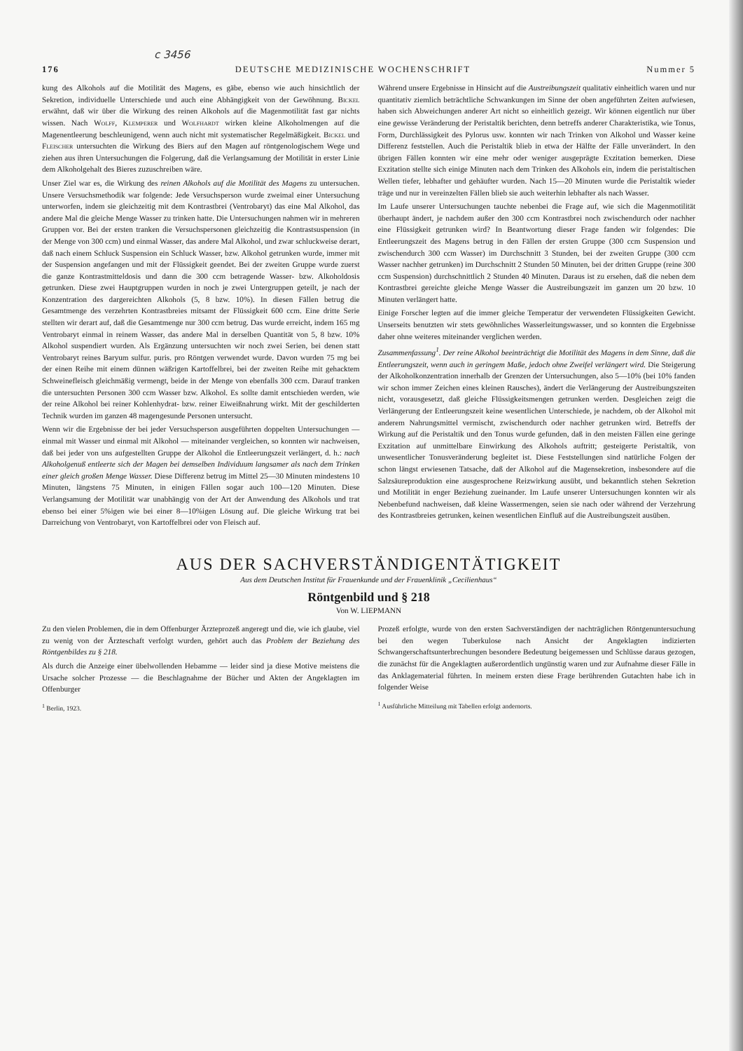c 3456
176 DEUTSCHE MEDIZINISCHE WOCHENSCHRIFT Nummer 5
kung des Alkohols auf die Motilität des Magens, es gäbe, ebenso wie auch hinsichtlich der Sekretion, individuelle Unterschiede und auch eine Abhängigkeit von der Gewöhnung. Bickel erwähnt, daß wir über die Wirkung des reinen Alkohols auf die Magenmotilität fast gar nichts wissen. Nach Wolff, Klemperer und Wolfhardt wirken kleine Alkoholmengen auf die Magenentleerung beschleunigend, wenn auch nicht mit systematischer Regelmäßigkeit. Bickel und Fleischer untersuchten die Wirkung des Biers auf den Magen auf röntgenologischem Wege und ziehen aus ihren Untersuchungen die Folgerung, daß die Verlangsamung der Motilität in erster Linie dem Alkoholgehalt des Bieres zuzuschreiben wäre.
Unser Ziel war es, die Wirkung des reinen Alkohols auf die Motilität des Magens zu untersuchen. Unsere Versuchsmethodik war folgende: Jede Versuchsperson wurde zweimal einer Untersuchung unterworfen, indem sie gleichzeitig mit dem Kontrastbrei (Ventrobaryt) das eine Mal Alkohol, das andere Mal die gleiche Menge Wasser zu trinken hatte. Die Untersuchungen nahmen wir in mehreren Gruppen vor. Bei der ersten tranken die Versuchspersonen gleichzeitig die Kontrastsuspension (in der Menge von 300 ccm) und einmal Wasser, das andere Mal Alkohol, und zwar schluckweise derart, daß nach einem Schluck Suspension ein Schluck Wasser, bzw. Alkohol getrunken wurde, immer mit der Suspension angefangen und mit der Flüssigkeit geendet. Bei der zweiten Gruppe wurde zuerst die ganze Kontrastmitteldosis und dann die 300 ccm betragende Wasser- bzw. Alkoholdosis getrunken. Diese zwei Hauptgruppen wurden in noch je zwei Untergruppen geteilt, je nach der Konzentration des dargereichten Alkohols (5, 8 bzw. 10%). In diesen Fällen betrug die Gesamtmenge des verzehrten Kontrastbreies mitsamt der Flüssigkeit 600 ccm. Eine dritte Serie stellten wir derart auf, daß die Gesamtmenge nur 300 ccm betrug. Das wurde erreicht, indem 165 mg Ventrobaryt einmal in reinem Wasser, das andere Mal in derselben Quantität von 5, 8 bzw. 10% Alkohol suspendiert wurden. Als Ergänzung untersuchten wir noch zwei Serien, bei denen statt Ventrobaryt reines Baryum sulfur. puris. pro Röntgen verwendet wurde. Davon wurden 75 mg bei der einen Reihe mit einem dünnen wäßrigen Kartoffelbrei, bei der zweiten Reihe mit gehacktem Schweinefleisch gleichmäßig vermengt, beide in der Menge von ebenfalls 300 ccm. Darauf tranken die untersuchten Personen 300 ccm Wasser bzw. Alkohol. Es sollte damit entschieden werden, wie der reine Alkohol bei reiner Kohlenhydrat- bzw. reiner Eiweißnahrung wirkt. Mit der geschilderten Technik wurden im ganzen 48 magengesunde Personen untersucht.
Wenn wir die Ergebnisse der bei jeder Versuchsperson ausgeführten doppelten Untersuchungen — einmal mit Wasser und einmal mit Alkohol — miteinander vergleichen, so konnten wir nachweisen, daß bei jeder von uns aufgestellten Gruppe der Alkohol die Entleerungszeit verlängert, d. h.: nach Alkoholgenuß entleerte sich der Magen bei demselben Individuum langsamer als nach dem Trinken einer gleich großen Menge Wasser. Diese Differenz betrug im Mittel 25—30 Minuten mindestens 10 Minuten, längstens 75 Minuten, in einigen Fällen sogar auch 100—120 Minuten. Diese Verlangsamung der Motilität war unabhängig von der Art der Anwendung des Alkohols und trat ebenso bei einer 5%igen wie bei einer 8—10%igen Lösung auf. Die gleiche Wirkung trat bei Darreichung von Ventrobaryt, von Kartoffelbrei oder von Fleisch auf.
Während unsere Ergebnisse in Hinsicht auf die Austreibungszeit qualitativ einheitlich waren und nur quantitativ ziemlich beträchtliche Schwankungen im Sinne der oben angeführten Zeiten aufwiesen, haben sich Abweichungen anderer Art nicht so einheitlich gezeigt. Wir können eigentlich nur über eine gewisse Veränderung der Peristaltik berichten, denn betreffs anderer Charakteristika, wie Tonus, Form, Durchlässigkeit des Pylorus usw. konnten wir nach Trinken von Alkohol und Wasser keine Differenz feststellen. Auch die Peristaltik blieb in etwa der Hälfte der Fälle unverändert. In den übrigen Fällen konnten wir eine mehr oder weniger ausgeprägte Exzitation bemerken. Diese Exzitation stellte sich einige Minuten nach dem Trinken des Alkohols ein, indem die peristaltischen Wellen tiefer, lebhafter und gehäufter wurden. Nach 15—20 Minuten wurde die Peristaltik wieder träge und nur in vereinzelten Fällen blieb sie auch weiterhin lebhafter als nach Wasser.
Im Laufe unserer Untersuchungen tauchte nebenbei die Frage auf, wie sich die Magenmotilität überhaupt ändert, je nachdem außer den 300 ccm Kontrastbrei noch zwischendurch oder nachher eine Flüssigkeit getrunken wird? In Beantwortung dieser Frage fanden wir folgendes: Die Entleerungszeit des Magens betrug in den Fällen der ersten Gruppe (300 ccm Suspension und zwischendurch 300 ccm Wasser) im Durchschnitt 3 Stunden, bei der zweiten Gruppe (300 ccm Wasser nachher getrunken) im Durchschnitt 2 Stunden 50 Minuten, bei der dritten Gruppe (reine 300 ccm Suspension) durchschnittlich 2 Stunden 40 Minuten. Daraus ist zu ersehen, daß die neben dem Kontrastbrei gereichte gleiche Menge Wasser die Austreibungszeit im ganzen um 20 bzw. 10 Minuten verlängert hatte.
Einige Forscher legten auf die immer gleiche Temperatur der verwendeten Flüssigkeiten Gewicht. Unserseits benutzten wir stets gewöhnliches Wasserleitungswasser, und so konnten die Ergebnisse daher ohne weiteres miteinander verglichen werden.
Zusammenfassung<sup>1</sup>. Der reine Alkohol beeinträchtigt die Motilität des Magens in dem Sinne, daß die Entleerungszeit, wenn auch in geringem Maße, jedoch ohne Zweifel verlängert wird. Die Steigerung der Alkoholkonzentration innerhalb der Grenzen der Untersuchungen, also 5—10% (bei 10% fanden wir schon immer Zeichen eines kleinen Rausches), ändert die Verlängerung der Austreibungszeiten nicht, vorausgesetzt, daß gleiche Flüssigkeitsmengen getrunken werden. Desgleichen zeigt die Verlängerung der Entleerungszeit keine wesentlichen Unterschiede, je nachdem, ob der Alkohol mit anderem Nahrungsmittel vermischt, zwischendurch oder nachher getrunken wird. Betreffs der Wirkung auf die Peristaltik und den Tonus wurde gefunden, daß in den meisten Fällen eine geringe Exzitation auf unmittelbare Einwirkung des Alkohols auftritt; gesteigerte Peristaltik, von unwesentlicher Tonusveränderung begleitet ist. Diese Feststellungen sind natürliche Folgen der schon längst erwiesenen Tatsache, daß der Alkohol auf die Magensekretion, insbesondere auf die Salzsäureproduktion eine ausgesprochene Reizwirkung ausübt, und bekanntlich stehen Sekretion und Motilität in enger Beziehung zueinander. Im Laufe unserer Untersuchungen konnten wir als Nebenbefund nachweisen, daß kleine Wassermengen, seien sie nach oder während der Verzehrung des Kontrastbreies getrunken, keinen wesentlichen Einfluß auf die Austreibungszeit ausüben.
AUS DER SACHVERSTÄNDIGENTÄTIGKEIT
Aus dem Deutschen Institut für Frauenkunde und der Frauenklinik „Cecilienhaus“
Röntgenbild und § 218
Von W. LIEPMANN
Zu den vielen Problemen, die in dem Offenburger Ärzteprozeß angeregt und die, wie ich glaube, viel zu wenig von der Ärzteschaft verfolgt wurden, gehört auch das Problem der Beziehung des Röntgenbildes zu § 218.
Als durch die Anzeige einer übelwollenden Hebamme — leider sind ja diese Motive meistens die Ursache solcher Prozesse — die Beschlagnahme der Bücher und Akten der Angeklagten im Offenburger
<sup>1</sup> Berlin, 1923.
Prozeß erfolgte, wurde von den ersten Sachverständigen der nachträglichen Röntgenuntersuchung bei den wegen Tuberkulose nach Ansicht der Angeklagten indizierten Schwangerschaftsunterbrechungen besondere Bedeutung beigemessen und Schlüsse daraus gezogen, die zunächst für die Angeklagten außerordentlich ungünstig waren und zur Aufnahme dieser Fälle in das Anklagematerial führten. In meinem ersten diese Frage berührenden Gutachten habe ich in folgender Weise
<sup>1</sup> Ausführliche Mitteilung mit Tabellen erfolgt andernorts.